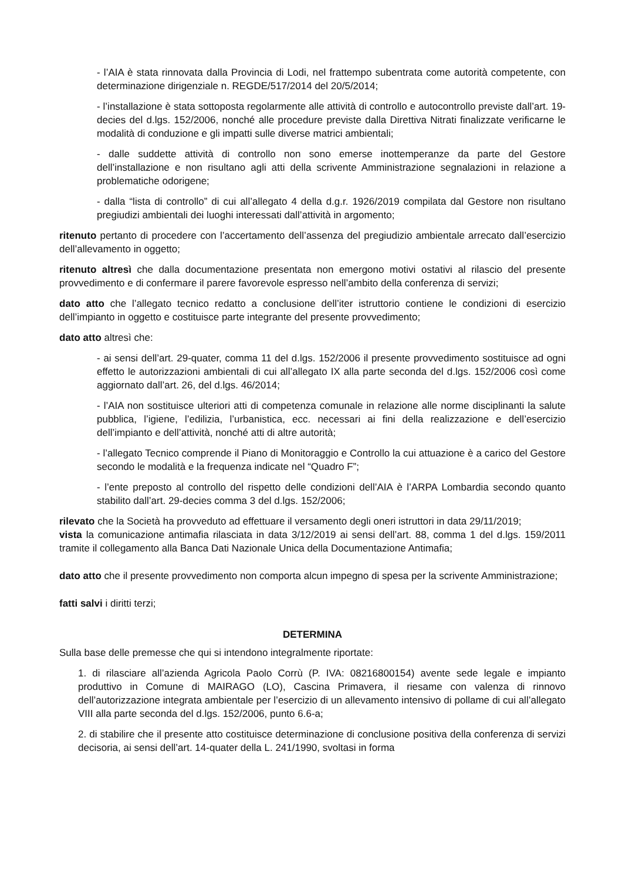- l’AIA è stata rinnovata dalla Provincia di Lodi, nel frattempo subentrata come autorità competente, con determinazione dirigenziale n. REGDE/517/2014 del 20/5/2014;
- l’installazione è stata sottoposta regolarmente alle attività di controllo e autocontrollo previste dall’art. 19-decies del d.lgs. 152/2006, nonché alle procedure previste dalla Direttiva Nitrati finalizzate verificarne le modalità di conduzione e gli impatti sulle diverse matrici ambientali;
- dalle suddette attività di controllo non sono emerse inottemperanze da parte del Gestore dell’installazione e non risultano agli atti della scrivente Amministrazione segnalazioni in relazione a problematiche odorigene;
- dalla “lista di controllo” di cui all’allegato 4 della d.g.r. 1926/2019 compilata dal Gestore non risultano pregiudizi ambientali dei luoghi interessati dall’attività in argomento;
ritenuto pertanto di procedere con l’accertamento dell’assenza del pregiudizio ambientale arrecato dall’esercizio dell’allevamento in oggetto;
ritenuto altresì che dalla documentazione presentata non emergono motivi ostativi al rilascio del presente provvedimento e di confermare il parere favorevole espresso nell’ambito della conferenza di servizi;
dato atto che l’allegato tecnico redatto a conclusione dell’iter istruttorio contiene le condizioni di esercizio dell’impianto in oggetto e costituisce parte integrante del presente provvedimento;
dato atto altresì che:
- ai sensi dell’art. 29-quater, comma 11 del d.lgs. 152/2006 il presente provvedimento sostituisce ad ogni effetto le autorizzazioni ambientali di cui all’allegato IX alla parte seconda del d.lgs. 152/2006 così come aggiornato dall’art. 26, del d.lgs. 46/2014;
- l’AIA non sostituisce ulteriori atti di competenza comunale in relazione alle norme disciplinanti la salute pubblica, l’igiene, l’edilizia, l’urbanistica, ecc. necessari ai fini della realizzazione e dell’esercizio dell’impianto e dell’attività, nonché atti di altre autorità;
- l’allegato Tecnico comprende il Piano di Monitoraggio e Controllo la cui attuazione è a carico del Gestore secondo le modalità e la frequenza indicate nel “Quadro F”;
- l’ente preposto al controllo del rispetto delle condizioni dell’AIA è l’ARPA Lombardia secondo quanto stabilito dall’art. 29-decies comma 3 del d.lgs. 152/2006;
rilevato che la Società ha provveduto ad effettuare il versamento degli oneri istruttori in data 29/11/2019;
vista la comunicazione antimafia rilasciata in data 3/12/2019 ai sensi dell’art. 88, comma 1 del d.lgs. 159/2011 tramite il collegamento alla Banca Dati Nazionale Unica della Documentazione Antimafia;
dato atto che il presente provvedimento non comporta alcun impegno di spesa per la scrivente Amministrazione;
fatti salvi i diritti terzi;
DETERMINA
Sulla base delle premesse che qui si intendono integralmente riportate:
1. di rilasciare all’azienda Agricola Paolo Corrù (P. IVA: 08216800154) avente sede legale e impianto produttivo in Comune di MAIRAGO (LO), Cascina Primavera, il riesame con valenza di rinnovo dell’autorizzazione integrata ambientale per l’esercizio di un allevamento intensivo di pollame di cui all’allegato VIII alla parte seconda del d.lgs. 152/2006, punto 6.6-a;
2. di stabilire che il presente atto costituisce determinazione di conclusione positiva della conferenza di servizi decisoria, ai sensi dell’art. 14-quater della L. 241/1990, svoltasi in forma